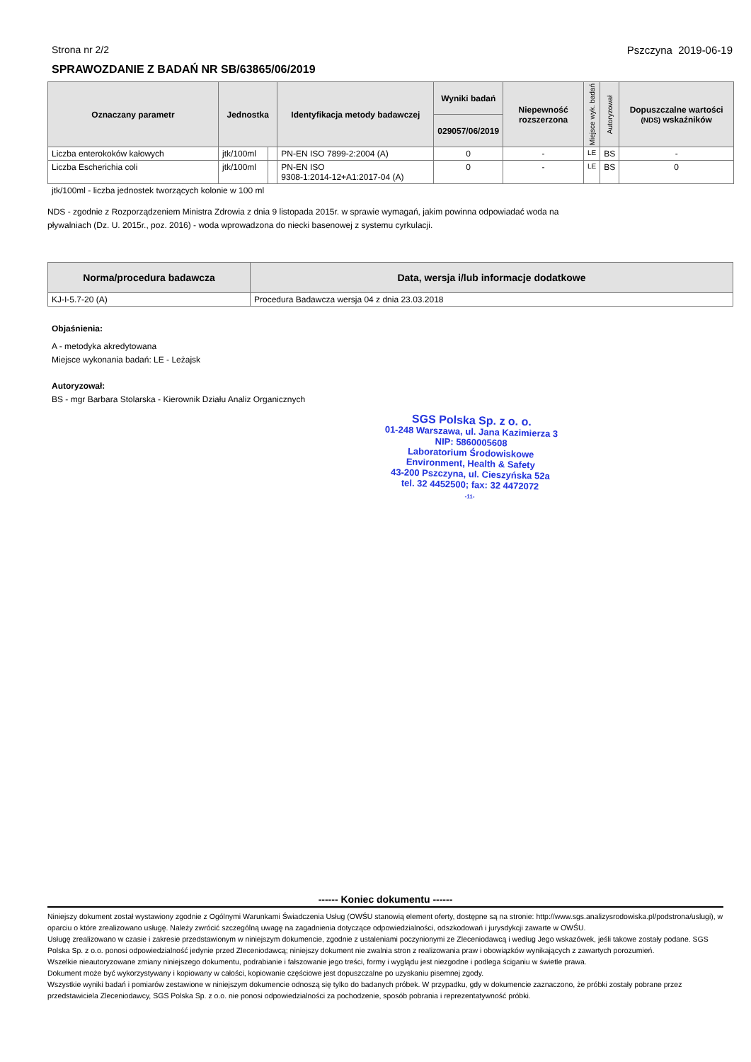Strona nr 2/2 Pszczyna 2019-06-19
SPRAWOZDANIE Z BADAŃ NR SB/63865/06/2019
| Oznaczany parametr | Jednostka | | Identyfikacja metody badawczej | Wyniki badań | Niepewność rozszerzona | Miejsce wyk. badań | Autoryzował | Dopuszczalne wartości (NDS) wskaźników |
| --- | --- | --- | --- | --- | --- | --- | --- | --- |
| | | | | 029057/06/2019 | | | | |
| Liczba enterokoków kałowych | jtk/100ml | | PN-EN ISO 7899-2:2004 (A) | 0 | - | LE | BS | - |
| Liczba Escherichia coli | jtk/100ml | | PN-EN ISO 9308-1:2014-12+A1:2017-04 (A) | 0 | - | LE | BS | 0 |
jtk/100ml - liczba jednostek tworzących kolonie w 100 ml
NDS - zgodnie z Rozporządzeniem Ministra Zdrowia z dnia 9 listopada 2015r. w sprawie wymagań, jakim powinna odpowiadać woda na
pływalniach (Dz. U. 2015r., poz. 2016) - woda wprowadzona do niecki basenowej z systemu cyrkulacji.
| Norma/procedura badawcza | Data, wersja i/lub informacje dodatkowe |
| --- | --- |
| KJ-I-5.7-20 (A) | Procedura Badawcza wersja 04 z dnia 23.03.2018 |
Objaśnienia:
A - metodyka akredytowana
Miejsce wykonania badań: LE - Leżajsk
Autoryzował:
BS - mgr Barbara Stolarska - Kierownik Działu Analiz Organicznych
SGS Polska Sp. z o. o.
01-248 Warszawa, ul. Jana Kazimierza 3
NIP: 5860005608
Laboratorium Środowiskowe
Environment, Health & Safety
43-200 Pszczyna, ul. Cieszyńska 52a
tel. 32 4452500; fax: 32 4472072
-11-
------ Koniec dokumentu ------
Niniejszy dokument został wystawiony zgodnie z Ogólnymi Warunkami Świadczenia Usług (OWŚU stanowią element oferty, dostępne są na stronie: http://www.sgs.analizysrodowiska.pl/podstrona/uslugi), w oparciu o które zrealizowano usługę. Należy zwrócić szczególną uwagę na zagadnienia dotyczące odpowiedzialności, odszkodowań i jurysdykcji zawarte w OWŚU.
Usługę zrealizowano w czasie i zakresie przedstawionym w niniejszym dokumencie, zgodnie z ustaleniami poczynionymi ze Zleceniodawcą i według Jego wskazówek, jeśli takowe zostały podane. SGS Polska Sp. z o.o. ponosi odpowiedzialność jedynie przed Zleceniodawcą; niniejszy dokument nie zwalnia stron z realizowania praw i obowiązków wynikających z zawartych porozumień.
Wszelkie nieautoryzowane zmiany niniejszego dokumentu, podrabianie i fałszowanie jego treści, formy i wyglądu jest niezgodne i podlega ściganiu w świetle prawa.
Dokument może być wykorzystywany i kopiowany w całości, kopiowanie częściowe jest dopuszczalne po uzyskaniu pisemnej zgody.
Wszystkie wyniki badań i pomiarów zestawione w niniejszym dokumencie odnoszą się tylko do badanych próbek. W przypadku, gdy w dokumencie zaznaczono, że próbki zostały pobrane przez przedstawiciela Zleceniodawcy, SGS Polska Sp. z o.o. nie ponosi odpowiedzialności za pochodzenie, sposób pobrania i reprezentatywność próbki.